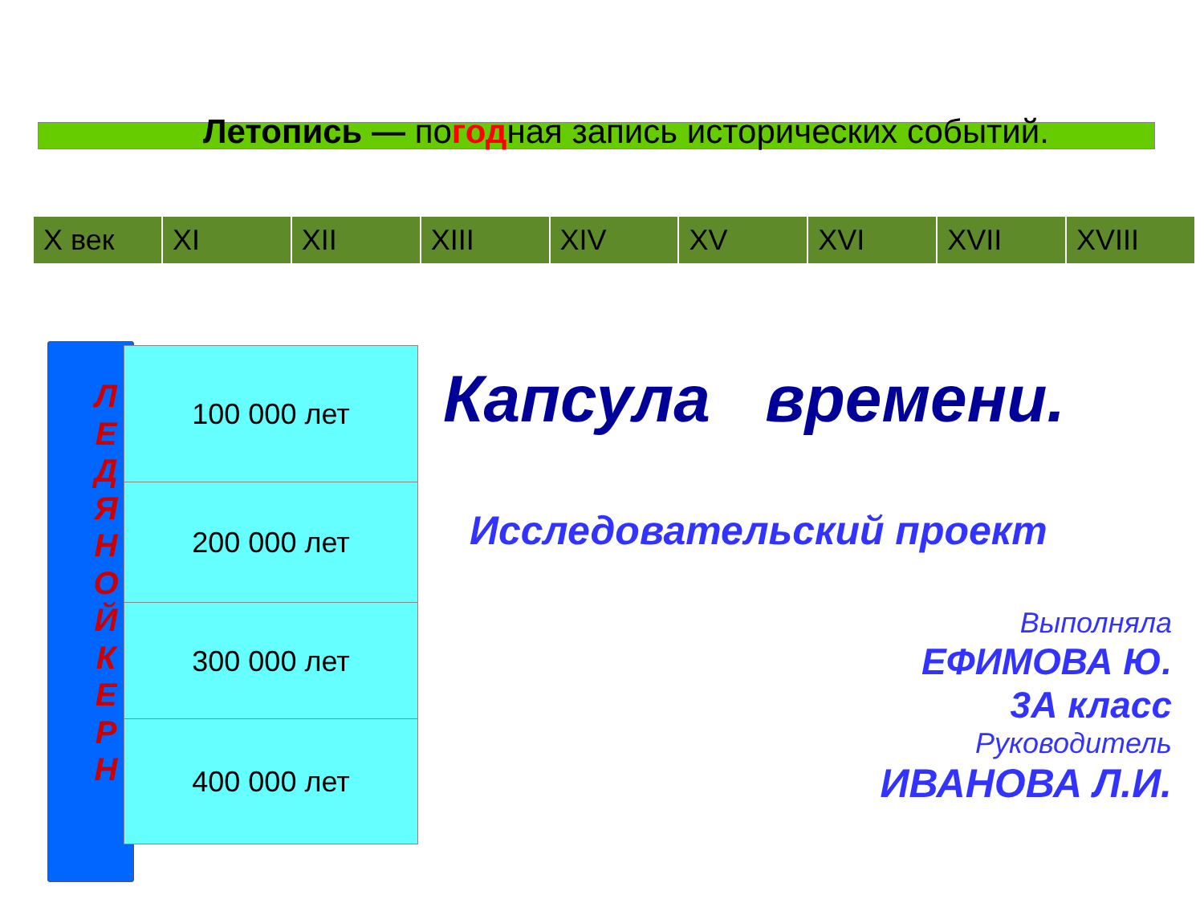Летопись — погодная запись исторических событий.
| X век | XI | XII | XIII | XIV | XV | XVI | XVII | XVIII |
Л Е Д Я Н О Й К Е Р Н
100 000 лет
200 000 лет
300 000 лет
400 000 лет
Капсула времени.
Исследовательский проект
Выполняла
ЕФИМОВА Ю.
3А класс
Руководитель
ИВАНОВА Л.И.